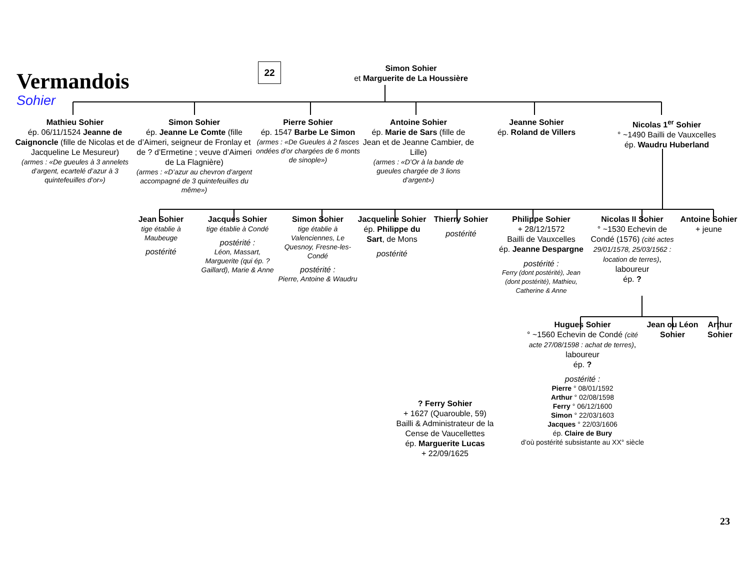Vermandois
Sohier
22
Simon Sohier
et Marguerite de La Houssière
Mathieu Sohier
ép. 06/11/1524 Jeanne de Caignoncle (fille de Nicolas et de Jacqueline Le Mesureur)
(armes : «De gueules à 3 annelets d’argent, ecartelé d’azur à 3 quintefeuilles d’or»)
Simon Sohier
ép. Jeanne Le Comte (fille d’Aimeri, seigneur de Fronlay et de ? d’Ermetine ; veuve d’Aimeri de La Flagnière)
(armes : «D’azur au chevron d’argent accompagné de 3 quintefeuilles du même»)
Pierre Sohier
ép. 1547 Barbe Le Simon
(armes : «De Gueules à 2 fasces ondées d’or chargées de 6 monts de sinople»)
Antoine Sohier
ép. Marie de Sars (fille de Jean et de Jeanne Cambier, de Lille)
(armes : «D’Or à la bande de gueules chargée de 3 lions d’argent»)
Jeanne Sohier
ép. Roland de Villers
Nicolas 1<sup>er</sup> Sohier
° ~1490 Bailli de Vauxcelles
ép. Waudru Huberland
Jean Sohier
tige établie à Maubeuge
postérité
Jacques Sohier
tige établie à Condé
postérité :
Léon, Massart, Marguerite (qui ép. ? Gaillard), Marie & Anne
Simon Sohier
tige établie à Valenciennes, Le Quesnoy, Fresne-les-Condé
postérité :
Pierre, Antoine & Waudru
Jacqueline Sohier
ép. Philippe du Sart, de Mons
postérité
Thierry Sohier
postérité
Philippe Sohier
+ 28/12/1572
Bailli de Vauxcelles
ép. Jeanne Despargne
postérité :
Ferry (dont postérité), Jean (dont postérité), Mathieu, Catherine & Anne
Nicolas II Sohier
° ~1530 Echevin de Condé (1576) (cité actes 29/01/1578, 25/03/1562 : location de terres), laboureur
ép. ?
Antoine Sohier
+ jeune
Hugues Sohier
° ~1560 Echevin de Condé (cité acte 27/08/1598 : achat de terres), laboureur
ép. ?
Jean ou Léon Sohier
Arthur Sohier
? Ferry Sohier
+ 1627 (Quarouble, 59)
Bailli & Administrateur de la Cense de Vaucellettes
ép. Marguerite Lucas
+ 22/09/1625
postérité :
Pierre ° 08/01/1592
Arthur ° 02/08/1598
Ferry ° 06/12/1600
Simon ° 22/03/1603
Jacques ° 22/03/1606
ép. Claire de Bury
d’où postérité subsistante au XX° siècle
23